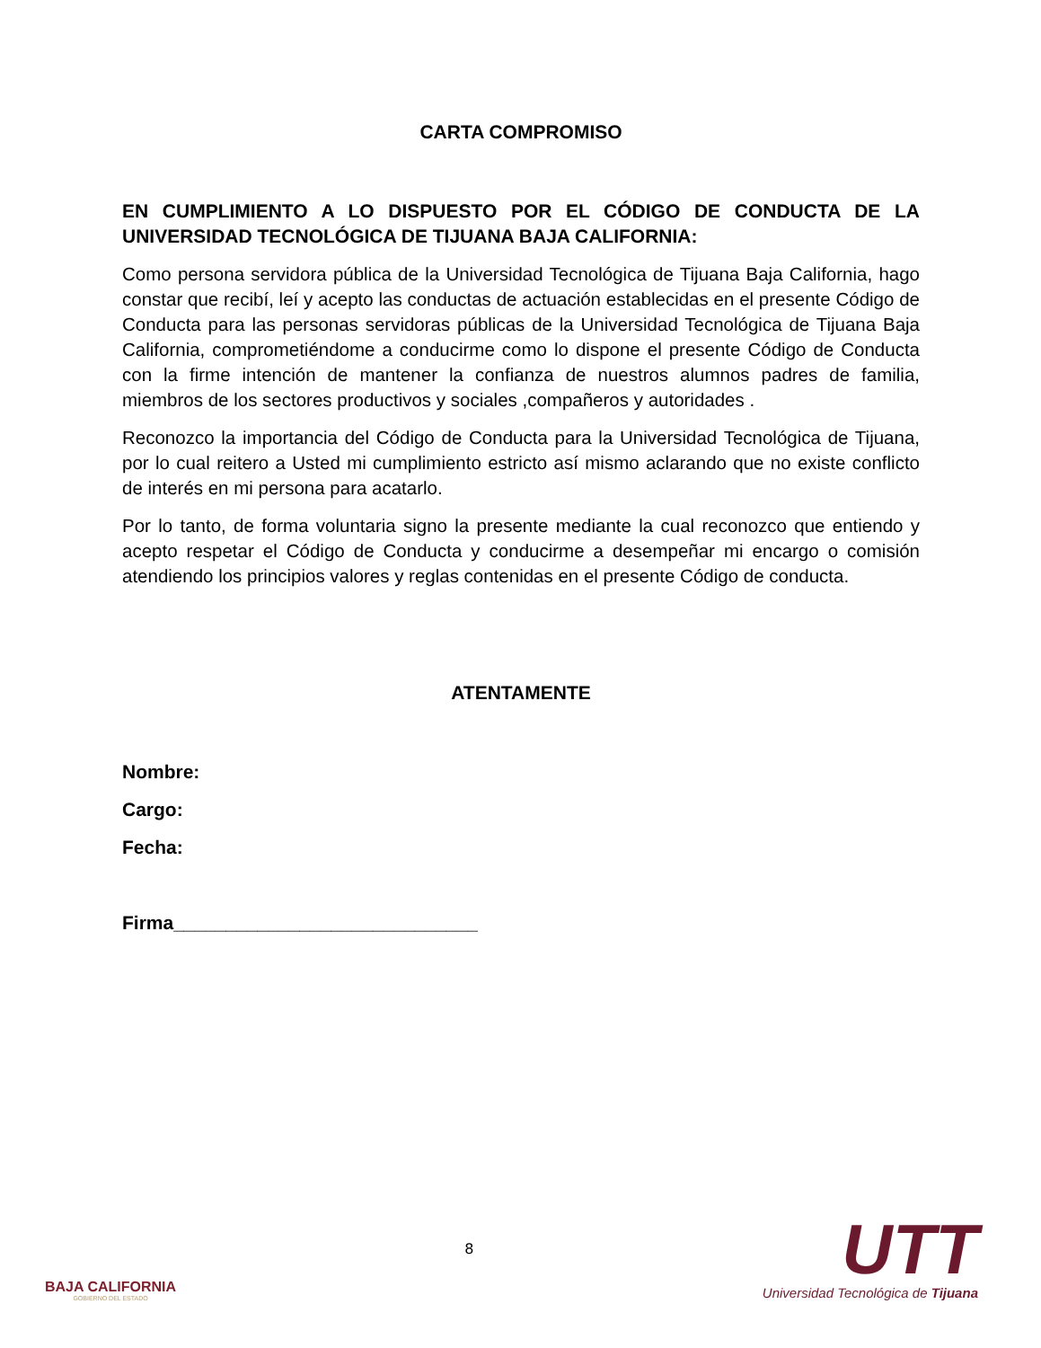CARTA COMPROMISO
EN CUMPLIMIENTO A LO DISPUESTO POR EL CÓDIGO DE CONDUCTA DE LA UNIVERSIDAD TECNOLÓGICA DE TIJUANA BAJA CALIFORNIA:
Como persona servidora pública de la Universidad Tecnológica de Tijuana Baja California, hago constar que recibí, leí y acepto las conductas de actuación establecidas en el presente Código de Conducta para las personas servidoras públicas de la Universidad Tecnológica de Tijuana Baja California, comprometiéndome a conducirme como lo dispone el presente Código de Conducta con la firme intención de mantener la confianza de nuestros alumnos padres de familia, miembros de los sectores productivos y sociales ,compañeros y autoridades .
Reconozco la importancia del Código de Conducta para la Universidad Tecnológica de Tijuana, por lo cual reitero a Usted mi cumplimiento estricto así mismo aclarando que no existe conflicto de interés en mi persona para acatarlo.
Por lo tanto, de forma voluntaria signo la presente mediante la cual reconozco que entiendo y acepto respetar el Código de Conducta y conducirme a desempeñar mi encargo o comisión atendiendo los principios valores y reglas contenidas en el presente Código de conducta.
ATENTAMENTE
Nombre:
Cargo:
Fecha:
Firma_____________________________
BAJA CALIFORNIA
GOBIERNO DEL ESTADO
8
UTT
Universidad Tecnológica de Tijuana